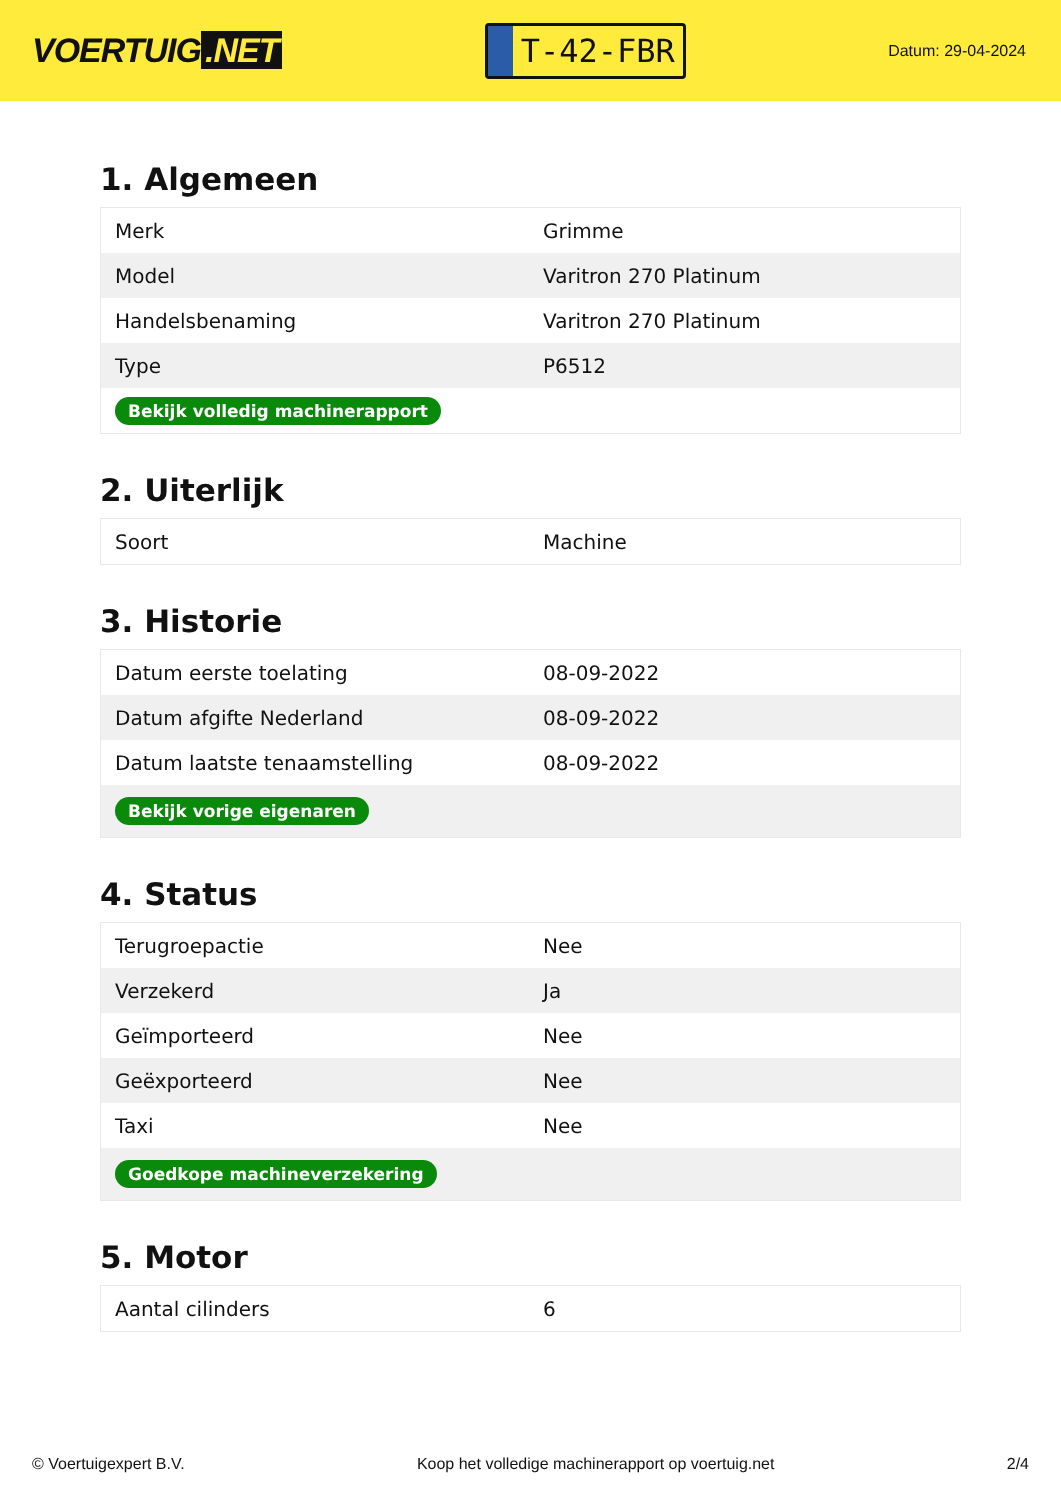VOERTUIG.NET
T-42-FBR
Datum: 29-04-2024
1. Algemeen
| Merk | Grimme |
| Model | Varitron 270 Platinum |
| Handelsbenaming | Varitron 270 Platinum |
| Type | P6512 |
| Bekijk volledig machinerapport | |
2. Uiterlijk
| Soort | Machine |
3. Historie
| Datum eerste toelating | 08-09-2022 |
| Datum afgifte Nederland | 08-09-2022 |
| Datum laatste tenaamstelling | 08-09-2022 |
| Bekijk vorige eigenaren | |
4. Status
| Terugroepactie | Nee |
| Verzekerd | Ja |
| Geïmporteerd | Nee |
| Geëxporteerd | Nee |
| Taxi | Nee |
| Goedkope machineverzekering | |
5. Motor
| Aantal cilinders | 6 |
© Voertuigexpert B.V. Koop het volledige machinerapport op voertuig.net 2/4